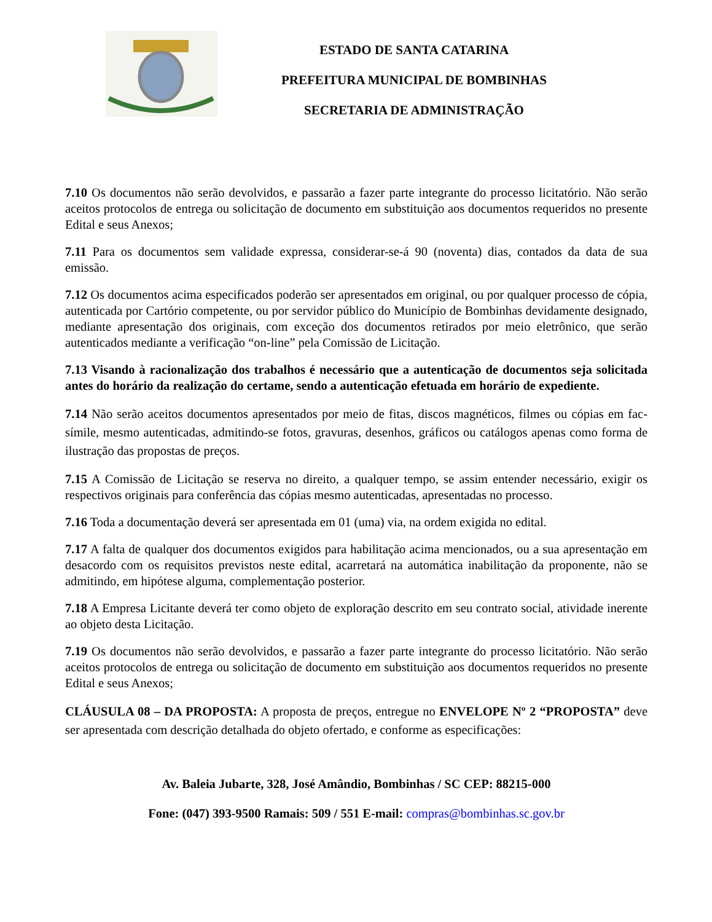ESTADO DE SANTA CATARINA
PREFEITURA MUNICIPAL DE BOMBINHAS
SECRETARIA DE ADMINISTRAÇÃO
7.10 Os documentos não serão devolvidos, e passarão a fazer parte integrante do processo licitatório. Não serão aceitos protocolos de entrega ou solicitação de documento em substituição aos documentos requeridos no presente Edital e seus Anexos;
7.11 Para os documentos sem validade expressa, considerar-se-á 90 (noventa) dias, contados da data de sua emissão.
7.12 Os documentos acima especificados poderão ser apresentados em original, ou por qualquer processo de cópia, autenticada por Cartório competente, ou por servidor público do Município de Bombinhas devidamente designado, mediante apresentação dos originais, com exceção dos documentos retirados por meio eletrônico, que serão autenticados mediante a verificação “on-line” pela Comissão de Licitação.
7.13 Visando à racionalização dos trabalhos é necessário que a autenticação de documentos seja solicitada antes do horário da realização do certame, sendo a autenticação efetuada em horário de expediente.
7.14 Não serão aceitos documentos apresentados por meio de fitas, discos magnéticos, filmes ou cópias em fac-símile, mesmo autenticadas, admitindo-se fotos, gravuras, desenhos, gráficos ou catálogos apenas como forma de ilustração das propostas de preços.
7.15 A Comissão de Licitação se reserva no direito, a qualquer tempo, se assim entender necessário, exigir os respectivos originais para conferência das cópias mesmo autenticadas, apresentadas no processo.
7.16 Toda a documentação deverá ser apresentada em 01 (uma) via, na ordem exigida no edital.
7.17 A falta de qualquer dos documentos exigidos para habilitação acima mencionados, ou a sua apresentação em desacordo com os requisitos previstos neste edital, acarretará na automática inabilitação da proponente, não se admitindo, em hipótese alguma, complementação posterior.
7.18 A Empresa Licitante deverá ter como objeto de exploração descrito em seu contrato social, atividade inerente ao objeto desta Licitação.
7.19 Os documentos não serão devolvidos, e passarão a fazer parte integrante do processo licitatório. Não serão aceitos protocolos de entrega ou solicitação de documento em substituição aos documentos requeridos no presente Edital e seus Anexos;
CLÁUSULA 08 – DA PROPOSTA: A proposta de preços, entregue no ENVELOPE Nº 2 “PROPOSTA” deve ser apresentada com descrição detalhada do objeto ofertado, e conforme as especificações:
Av. Baleia Jubarte, 328, José Amândio, Bombinhas / SC CEP: 88215-000
Fone: (047) 393-9500 Ramais: 509 / 551 E-mail: compras@bombinhas.sc.gov.br